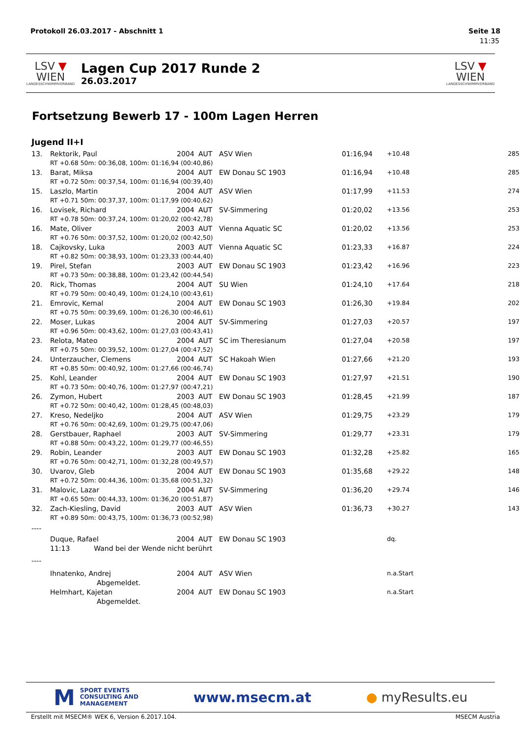Protokoll 26.03.2017 - Abschnitt 1 Seite 18
11:35
LSV ▼ WIEN
LANDESSCHWIMMVERBAND
Lagen Cup 2017 Runde 2
26.03.2017
LSV ▼ WIEN
LANDESSCHWIMMVERBAND
Fortsetzung Bewerb 17 - 100m Lagen Herren
Jugend II+I
| 13. | Rektorik, Paul | 2004 | AUT | ASV Wien | 01:16,94 | +10.48 | 285 |
| | RT +0.68 50m: 00:36,08, 100m: 01:16,94 (00:40,86) | | | | | | |
| 13. | Barat, Miksa | 2004 | AUT | EW Donau SC 1903 | 01:16,94 | +10.48 | 285 |
| | RT +0.72 50m: 00:37,54, 100m: 01:16,94 (00:39,40) | | | | | | |
| 15. | Laszlo, Martin | 2004 | AUT | ASV Wien | 01:17,99 | +11.53 | 274 |
| | RT +0.71 50m: 00:37,37, 100m: 01:17,99 (00:40,62) | | | | | | |
| 16. | Lovisek, Richard | 2004 | AUT | SV-Simmering | 01:20,02 | +13.56 | 253 |
| | RT +0.78 50m: 00:37,24, 100m: 01:20,02 (00:42,78) | | | | | | |
| 16. | Mate, Oliver | 2003 | AUT | Vienna Aquatic SC | 01:20,02 | +13.56 | 253 |
| | RT +0.76 50m: 00:37,52, 100m: 01:20,02 (00:42,50) | | | | | | |
| 18. | Cajkovsky, Luka | 2003 | AUT | Vienna Aquatic SC | 01:23,33 | +16.87 | 224 |
| | RT +0.82 50m: 00:38,93, 100m: 01:23,33 (00:44,40) | | | | | | |
| 19. | Pirel, Stefan | 2003 | AUT | EW Donau SC 1903 | 01:23,42 | +16.96 | 223 |
| | RT +0.73 50m: 00:38,88, 100m: 01:23,42 (00:44,54) | | | | | | |
| 20. | Rick, Thomas | 2004 | AUT | SU Wien | 01:24,10 | +17.64 | 218 |
| | RT +0.79 50m: 00:40,49, 100m: 01:24,10 (00:43,61) | | | | | | |
| 21. | Emrovic, Kemal | 2004 | AUT | EW Donau SC 1903 | 01:26,30 | +19.84 | 202 |
| | RT +0.75 50m: 00:39,69, 100m: 01:26,30 (00:46,61) | | | | | | |
| 22. | Moser, Lukas | 2004 | AUT | SV-Simmering | 01:27,03 | +20.57 | 197 |
| | RT +0.96 50m: 00:43,62, 100m: 01:27,03 (00:43,41) | | | | | | |
| 23. | Relota, Mateo | 2004 | AUT | SC im Theresianum | 01:27,04 | +20.58 | 197 |
| | RT +0.75 50m: 00:39,52, 100m: 01:27,04 (00:47,52) | | | | | | |
| 24. | Unterzaucher, Clemens | 2004 | AUT | SC Hakoah Wien | 01:27,66 | +21.20 | 193 |
| | RT +0.85 50m: 00:40,92, 100m: 01:27,66 (00:46,74) | | | | | | |
| 25. | Kohl, Leander | 2004 | AUT | EW Donau SC 1903 | 01:27,97 | +21.51 | 190 |
| | RT +0.73 50m: 00:40,76, 100m: 01:27,97 (00:47,21) | | | | | | |
| 26. | Zymon, Hubert | 2003 | AUT | EW Donau SC 1903 | 01:28,45 | +21.99 | 187 |
| | RT +0.72 50m: 00:40,42, 100m: 01:28,45 (00:48,03) | | | | | | |
| 27. | Kreso, Nedeljko | 2004 | AUT | ASV Wien | 01:29,75 | +23.29 | 179 |
| | RT +0.76 50m: 00:42,69, 100m: 01:29,75 (00:47,06) | | | | | | |
| 28. | Gerstbauer, Raphael | 2003 | AUT | SV-Simmering | 01:29,77 | +23.31 | 179 |
| | RT +0.88 50m: 00:43,22, 100m: 01:29,77 (00:46,55) | | | | | | |
| 29. | Robin, Leander | 2003 | AUT | EW Donau SC 1903 | 01:32,28 | +25.82 | 165 |
| | RT +0.76 50m: 00:42,71, 100m: 01:32,28 (00:49,57) | | | | | | |
| 30. | Uvarov, Gleb | 2004 | AUT | EW Donau SC 1903 | 01:35,68 | +29.22 | 148 |
| | RT +0.72 50m: 00:44,36, 100m: 01:35,68 (00:51,32) | | | | | | |
| 31. | Malovic, Lazar | 2004 | AUT | SV-Simmering | 01:36,20 | +29.74 | 146 |
| | RT +0.65 50m: 00:44,33, 100m: 01:36,20 (00:51,87) | | | | | | |
| 32. | Zach-Kiesling, David | 2003 | AUT | ASV Wien | 01:36,73 | +30.27 | 143 |
| | RT +0.89 50m: 00:43,75, 100m: 01:36,73 (00:52,98) | | | | | | |
| ---- | | | | | | | |
| | Duque, Rafael | 2004 | AUT | EW Donau SC 1903 | | dq. | |
| | 11:13 Wand bei der Wende nicht berührt | | | | | | |
| ---- | | | | | | | |
| | Ihnatenko, Andrej | 2004 | AUT | ASV Wien | | n.a.Start | |
| | Abgemeldet. | | | | | | |
| | Helmhart, Kajetan | 2004 | AUT | EW Donau SC 1903 | | n.a.Start | |
| | Abgemeldet. | | | | | | |
M SPORT EVENTS
CONSULTING AND
MANAGEMENT
www.msecm.at ● myResults.eu
Erstellt mit MSECM® WEK 6, Version 6.2017.104. MSECM Austria